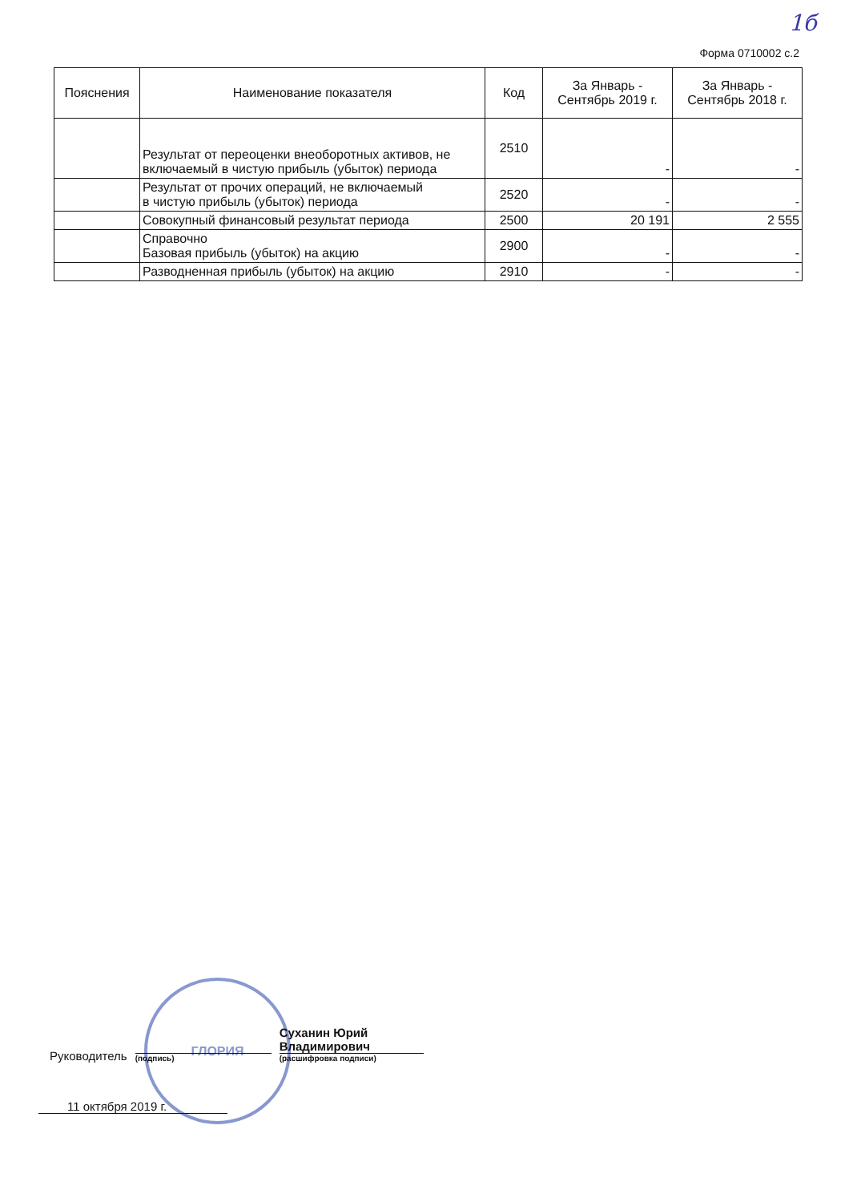1б
Форма 0710002 с.2
| Пояснения | Наименование показателя | Код | За Январь - Сентябрь 2019 г. | За Январь - Сентябрь 2018 г. |
| --- | --- | --- | --- | --- |
| | Результат от переоценки внеоборотных активов, не включаемый в чистую прибыль (убыток) периода | 2510 | - | - |
| | Результат от прочих операций, не включаемый в чистую прибыль (убыток) периода | 2520 | - | - |
| | Совокупный финансовый результат периода | 2500 | 20 191 | 2 555 |
| | Справочно Базовая прибыль (убыток) на акцию | 2900 | - | - |
| | Разводненная прибыль (убыток) на акцию | 2910 | - | - |
ГЛОРИЯ
Руководитель
(подпись)
Суханин Юрий Владимирович
(расшифровка подписи)
11 октября 2019 г.